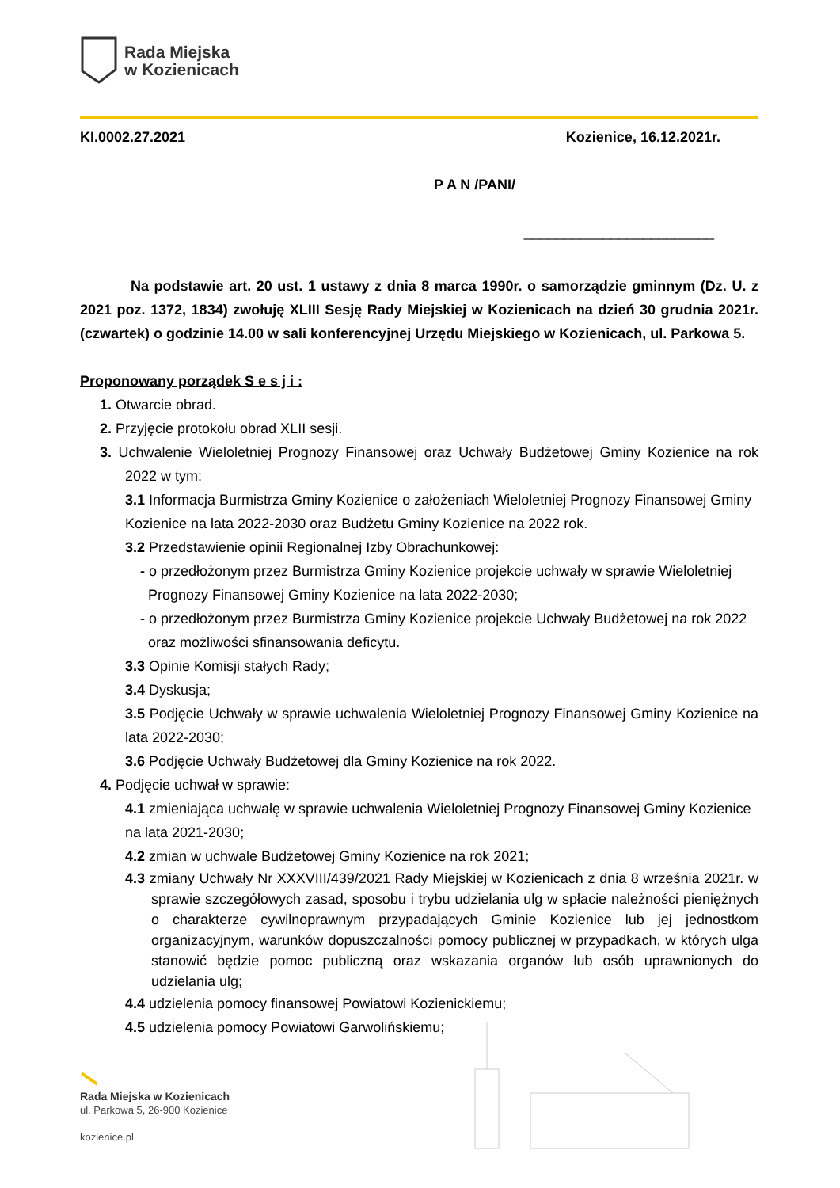Rada Miejska
w Kozienicach
KI.0002.27.2021 Kozienice, 16.12.2021r.
P A N /PANI/
________________________
Na podstawie art. 20 ust. 1 ustawy z dnia 8 marca 1990r. o samorządzie gminnym (Dz. U. z 2021 poz. 1372, 1834) zwołuję XLIII Sesję Rady Miejskiej w Kozienicach na dzień 30 grudnia 2021r. (czwartek) o godzinie 14.00 w sali konferencyjnej Urzędu Miejskiego w Kozienicach, ul. Parkowa 5.
Proponowany porządek S e s j i :
1. Otwarcie obrad.
2. Przyjęcie protokołu obrad XLII sesji.
3. Uchwalenie Wieloletniej Prognozy Finansowej oraz Uchwały Budżetowej Gminy Kozienice na rok 2022 w tym:
3.1 Informacja Burmistrza Gminy Kozienice o założeniach Wieloletniej Prognozy Finansowej Gminy Kozienice na lata 2022-2030 oraz Budżetu Gminy Kozienice na 2022 rok.
3.2 Przedstawienie opinii Regionalnej Izby Obrachunkowej:
- o przedłożonym przez Burmistrza Gminy Kozienice projekcie uchwały w sprawie Wieloletniej Prognozy Finansowej Gminy Kozienice na lata 2022-2030;
- o przedłożonym przez Burmistrza Gminy Kozienice projekcie Uchwały Budżetowej na rok 2022 oraz możliwości sfinansowania deficytu.
3.3 Opinie Komisji stałych Rady;
3.4 Dyskusja;
3.5 Podjęcie Uchwały w sprawie uchwalenia Wieloletniej Prognozy Finansowej Gminy Kozienice na lata 2022-2030;
3.6 Podjęcie Uchwały Budżetowej dla Gminy Kozienice na rok 2022.
4. Podjęcie uchwał w sprawie:
4.1 zmieniająca uchwałę w sprawie uchwalenia Wieloletniej Prognozy Finansowej Gminy Kozienice na lata 2021-2030;
4.2 zmian w uchwale Budżetowej Gminy Kozienice na rok 2021;
4.3 zmiany Uchwały Nr XXXVIII/439/2021 Rady Miejskiej w Kozienicach z dnia 8 września 2021r. w sprawie szczegółowych zasad, sposobu i trybu udzielania ulg w spłacie należności pieniężnych o charakterze cywilnoprawnym przypadających Gminie Kozienice lub jej jednostkom organizacyjnym, warunków dopuszczalności pomocy publicznej w przypadkach, w których ulga stanowić będzie pomoc publiczną oraz wskazania organów lub osób uprawnionych do udzielania ulg;
4.4 udzielenia pomocy finansowej Powiatowi Kozienickiemu;
4.5 udzielenia pomocy Powiatowi Garwolińskiemu;
Rada Miejska w Kozienicach
ul. Parkowa 5, 26-900 Kozienice
kozienice.pl